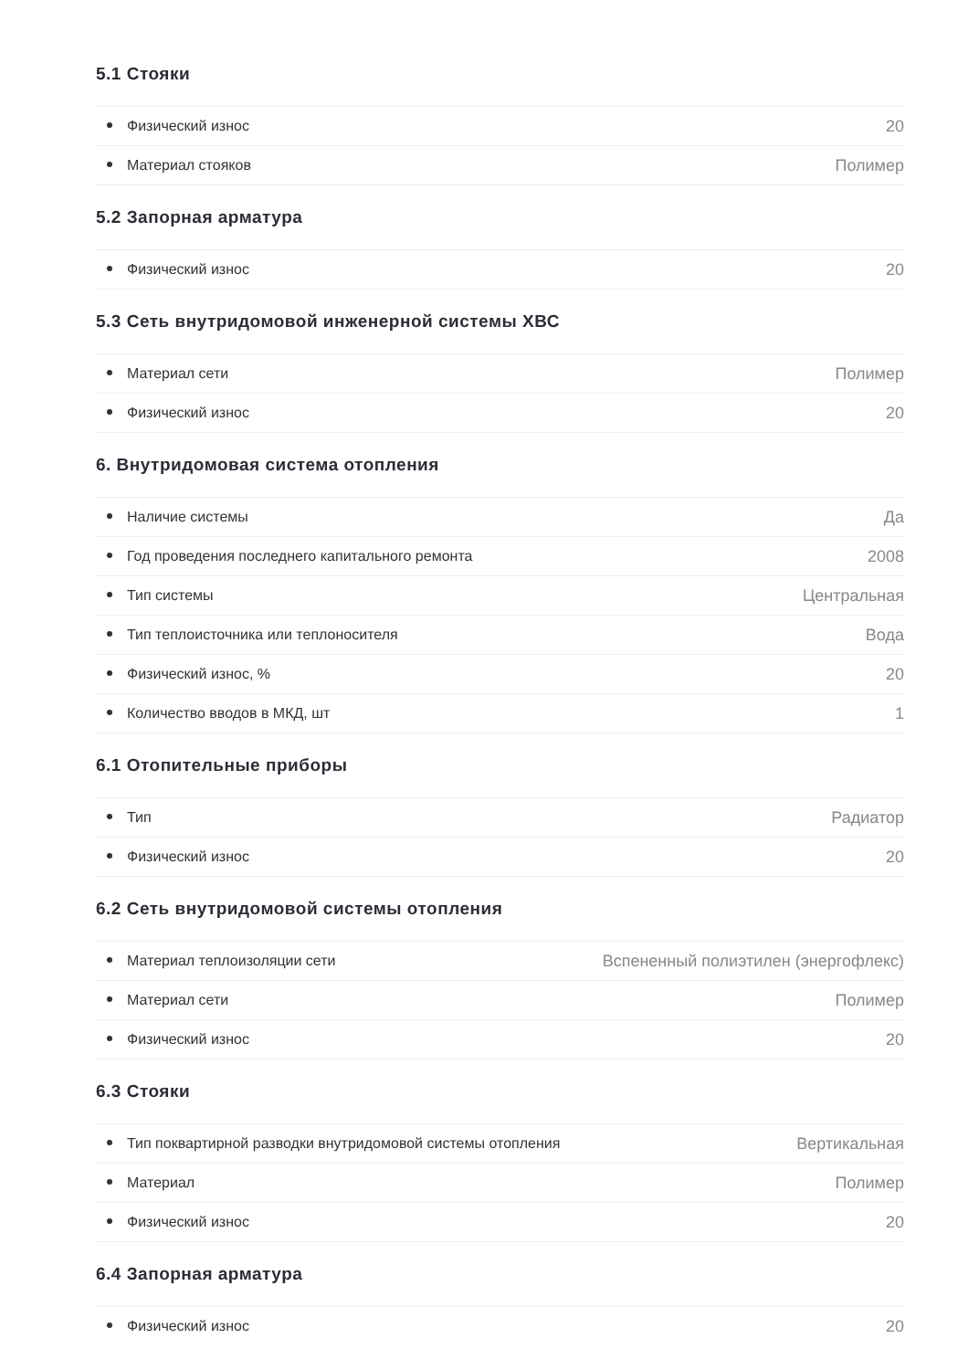5.1 Стояки
| Физический износ | 20 |
| Материал стояков | Полимер |
5.2 Запорная арматура
| Физический износ | 20 |
5.3 Сеть внутридомовой инженерной системы ХВС
| Материал сети | Полимер |
| Физический износ | 20 |
6. Внутридомовая система отопления
| Наличие системы | Да |
| Год проведения последнего капитального ремонта | 2008 |
| Тип системы | Центральная |
| Тип теплоисточника или теплоносителя | Вода |
| Физический износ, % | 20 |
| Количество вводов в МКД, шт | 1 |
6.1 Отопительные приборы
| Тип | Радиатор |
| Физический износ | 20 |
6.2 Сеть внутридомовой системы отопления
| Материал теплоизоляции сети | Вспененный полиэтилен (энергофлекс) |
| Материал сети | Полимер |
| Физический износ | 20 |
6.3 Стояки
| Тип поквартирной разводки внутридомовой системы отопления | Вертикальная |
| Материал | Полимер |
| Физический износ | 20 |
6.4 Запорная арматура
| Физический износ | 20 |